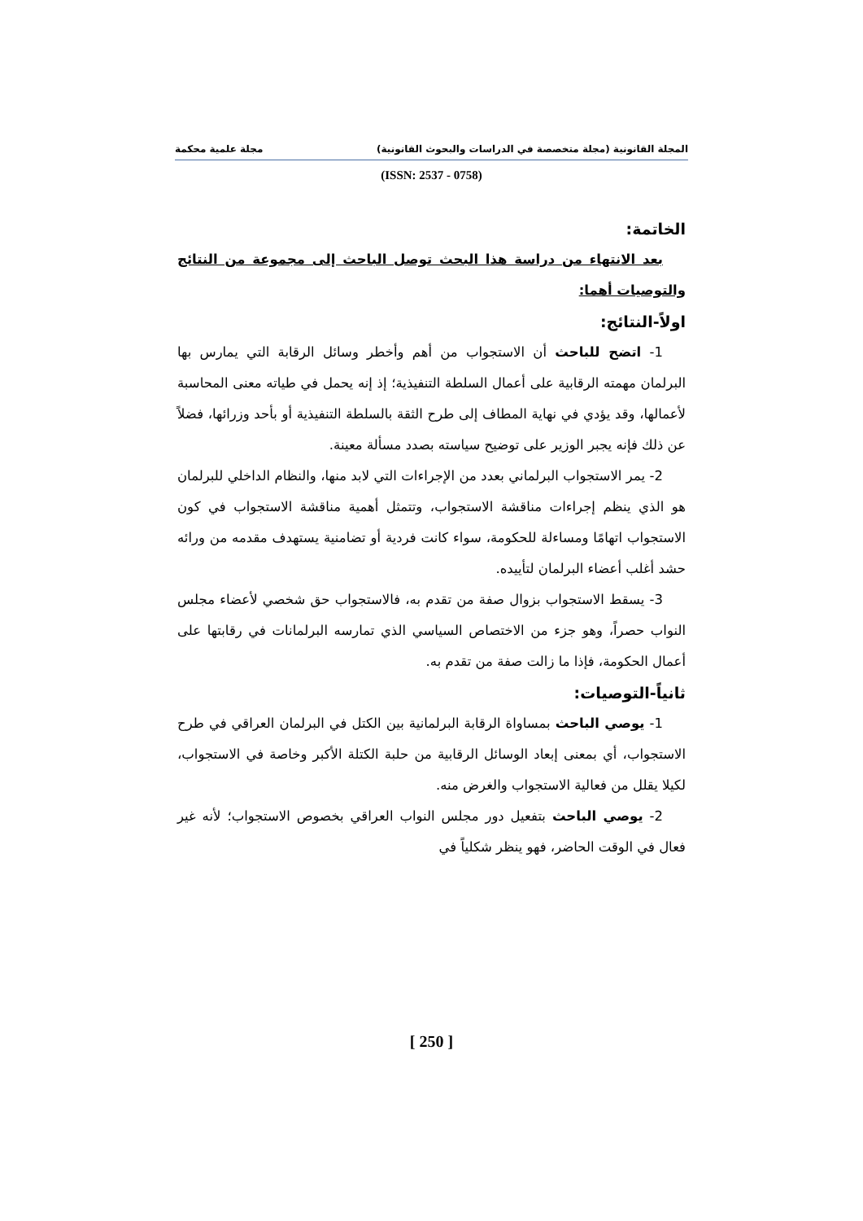المجلة القانونية (مجلة متخصصة في الدراسات والبحوث القانونية) مجلة علمية محكمة
(ISSN: 2537 - 0758)
الخاتمة:
بعد الانتهاء من دراسة هذا البحث توصل الباحث إلى مجموعة من النتائج والتوصيات أهما:
اولاً-النتائج:
1- اتضح للباحث أن الاستجواب من أهم وأخطر وسائل الرقابة التي يمارس بها البرلمان مهمته الرقابية على أعمال السلطة التنفيذية؛ إذ إنه يحمل في طياته معنى المحاسبة لأعمالها، وقد يؤدي في نهاية المطاف إلى طرح الثقة بالسلطة التنفيذية أو بأحد وزرائها، فضلاً عن ذلك فإنه يجبر الوزير على توضيح سياسته بصدد مسألة معينة.
2- يمر الاستجواب البرلماني بعدد من الإجراءات التي لابد منها، والنظام الداخلي للبرلمان هو الذي ينظم إجراءات مناقشة الاستجواب، وتتمثل أهمية مناقشة الاستجواب في كون الاستجواب اتهامًا ومساءلة للحكومة، سواء كانت فردية أو تضامنية يستهدف مقدمه من ورائه حشد أغلب أعضاء البرلمان لتأييده.
3- يسقط الاستجواب بزوال صفة من تقدم به، فالاستجواب حق شخصي لأعضاء مجلس النواب حصراً، وهو جزء من الاختصاص السياسي الذي تمارسه البرلمانات في رقابتها على أعمال الحكومة، فإذا ما زالت صفة من تقدم به.
ثانياً-التوصيات:
1- يوصي الباحث بمساواة الرقابة البرلمانية بين الكتل في البرلمان العراقي في طرح الاستجواب، أي بمعنى إبعاد الوسائل الرقابية من حلبة الكتلة الأكبر وخاصة في الاستجواب، لكيلا يقلل من فعالية الاستجواب والغرض منه.
2- يوصي الباحث بتفعيل دور مجلس النواب العراقي بخصوص الاستجواب؛ لأنه غير فعال في الوقت الحاضر، فهو ينظر شكلياً في
[ 250 ]